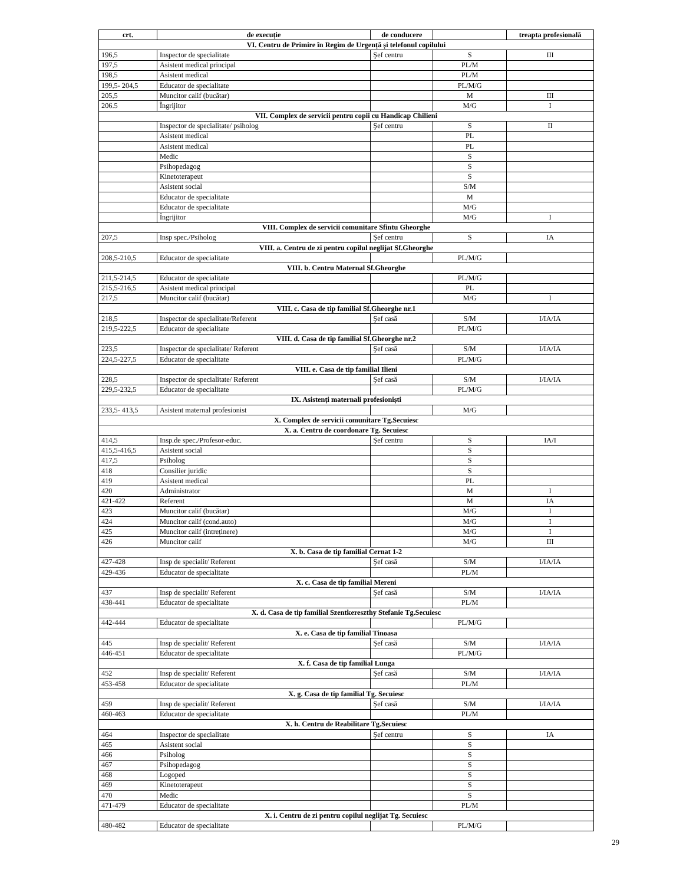| crt. | de execuție | de conducere | | treapta profesională |
| --- | --- | --- | --- | --- |
| VI. Centru de Primire în Regim de Urgență și telefonul copilului | | | | |
| 196,5 | Inspector de specialitate | Şef centru | S | III |
| 197,5 | Asistent medical principal | | PL/M | |
| 198,5 | Asistent medical | | PL/M | |
| 199,5- 204,5 | Educator de specialitate | | PL/M/G | |
| 205,5 | Muncitor calif (bucătar) | | M | III |
| 206.5 | Îngrijitor | | M/G | I |
| VII. Complex de servicii pentru copii cu Handicap Chilieni | | | | |
| | Inspector de specialitate/ psiholog | Şef centru | S | II |
| | Asistent medical | | PL | |
| | Asistent medical | | PL | |
| | Medic | | S | |
| | Psihopedagog | | S | |
| | Kinetoterapeut | | S | |
| | Asistent social | | S/M | |
| | Educator de specialitate | | M | |
| | Educator de specialitate | | M/G | |
| | Îngrijitor | | M/G | I |
| VIII. Complex de servicii comunitare Sfintu Gheorghe | | | | |
| 207,5 | Insp spec./Psiholog | Şef centru | S | IA |
| VIII. a. Centru de zi pentru copilul neglijat Sf.Gheorghe | | | | |
| 208,5-210,5 | Educator de specialitate | | PL/M/G | |
| VIII. b. Centru Maternal Sf.Gheorghe | | | | |
| 211,5-214,5 | Educator de specialitate | | PL/M/G | |
| 215,5-216,5 | Asistent medical principal | | PL | |
| 217,5 | Muncitor calif (bucătar) | | M/G | I |
| VIII. c. Casa de tip familial Sf.Gheorghe nr.1 | | | | |
| 218,5 | Inspector de specialitate/Referent | Şef casă | S/M | I/IA/IA |
| 219,5-222,5 | Educator de specialitate | | PL/M/G | |
| VIII. d. Casa de tip familial Sf.Gheorghe nr.2 | | | | |
| 223,5 | Inspector de specialitate/ Referent | Şef casă | S/M | I/IA/IA |
| 224,5-227,5 | Educator de specialitate | | PL/M/G | |
| VIII. e. Casa de tip familial Ilieni | | | | |
| 228,5 | Inspector de specialitate/ Referent | Şef casă | S/M | I/IA/IA |
| 229,5-232,5 | Educator de specialitate | | PL/M/G | |
| IX. Asistenți maternali profesioniști | | | | |
| 233,5- 413,5 | Asistent maternal profesionist | | M/G | |
| X. Complex de servicii comunitare Tg.Secuiesc | | | | |
| X. a. Centru de coordonare Tg. Secuiesc | | | | |
| 414,5 | Insp.de spec./Profesor-educ. | Şef centru | S | IA/I |
| 415,5-416,5 | Asistent social | | S | |
| 417,5 | Psiholog | | S | |
| 418 | Consilier juridic | | S | |
| 419 | Asistent medical | | PL | |
| 420 | Administrator | | M | I |
| 421-422 | Referent | | M | IA |
| 423 | Muncitor calif (bucătar) | | M/G | I |
| 424 | Muncitor calif (cond.auto) | | M/G | I |
| 425 | Muncitor calif (intreținere) | | M/G | I |
| 426 | Muncitor calif | | M/G | III |
| X. b. Casa de tip familial Cernat 1-2 | | | | |
| 427-428 | Insp de specialit/ Referent | Şef casă | S/M | I/IA/IA |
| 429-436 | Educator de specialitate | | PL/M | |
| X. c. Casa de tip familial Mereni | | | | |
| 437 | Insp de specialit/ Referent | Şef casă | S/M | I/IA/IA |
| 438-441 | Educator de specialitate | | PL/M | |
| X. d. Casa de tip familial Szentkereszthy Stefanie Tg.Secuiesc | | | | |
| 442-444 | Educator de specialitate | | PL/M/G | |
| X. e. Casa de tip familial Tinoasa | | | | |
| 445 | Insp de specialit/ Referent | Şef casă | S/M | I/IA/IA |
| 446-451 | Educator de specialitate | | PL/M/G | |
| X. f. Casa de tip familial Lunga | | | | |
| 452 | Insp de specialit/ Referent | Şef casă | S/M | I/IA/IA |
| 453-458 | Educator de specialitate | | PL/M | |
| X. g. Casa de tip familial Tg. Secuiesc | | | | |
| 459 | Insp de specialit/ Referent | Şef casă | S/M | I/IA/IA |
| 460-463 | Educator de specialitate | | PL/M | |
| X. h. Centru de Reabilitare Tg.Secuiesc | | | | |
| 464 | Inspector de specialitate | Şef centru | S | IA |
| 465 | Asistent social | | S | |
| 466 | Psiholog | | S | |
| 467 | Psihopedagog | | S | |
| 468 | Logoped | | S | |
| 469 | Kinetoterapeut | | S | |
| 470 | Medic | | S | |
| 471-479 | Educator de specialitate | | PL/M | |
| X. i. Centru de zi pentru copilul neglijat Tg. Secuiesc | | | | |
| 480-482 | Educator de specialitate | | PL/M/G | |
29